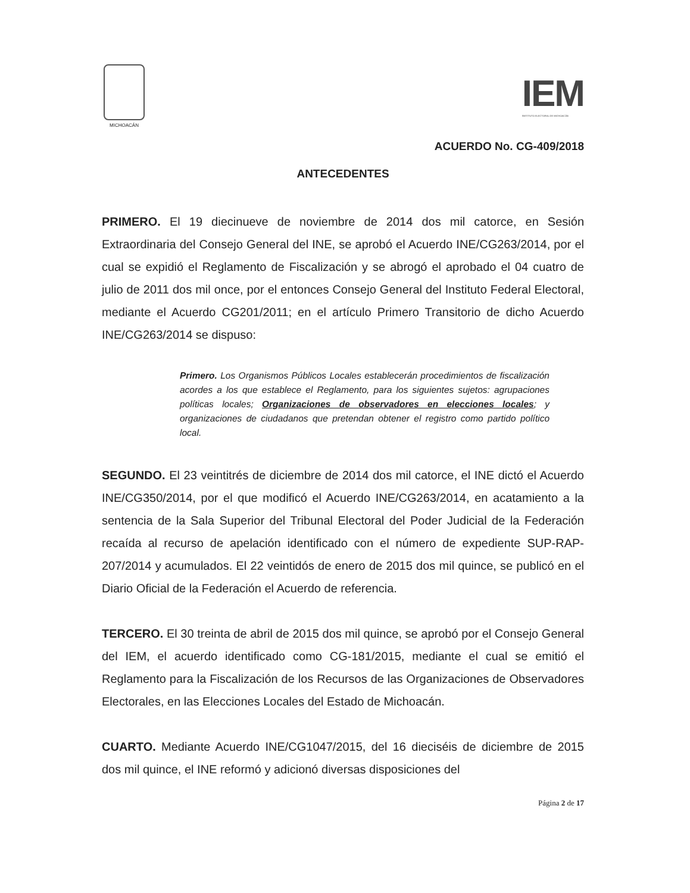MICHOACÁN
IEM
INSTITUTO ELECTORAL DE MICHOACÁN
ACUERDO No. CG-409/2018
ANTECEDENTES
PRIMERO. El 19 diecinueve de noviembre de 2014 dos mil catorce, en Sesión Extraordinaria del Consejo General del INE, se aprobó el Acuerdo INE/CG263/2014, por el cual se expidió el Reglamento de Fiscalización y se abrogó el aprobado el 04 cuatro de julio de 2011 dos mil once, por el entonces Consejo General del Instituto Federal Electoral, mediante el Acuerdo CG201/2011; en el artículo Primero Transitorio de dicho Acuerdo INE/CG263/2014 se dispuso:
Primero. Los Organismos Públicos Locales establecerán procedimientos de fiscalización acordes a los que establece el Reglamento, para los siguientes sujetos: agrupaciones políticas locales; Organizaciones de observadores en elecciones locales; y organizaciones de ciudadanos que pretendan obtener el registro como partido político local.
SEGUNDO. El 23 veintitrés de diciembre de 2014 dos mil catorce, el INE dictó el Acuerdo INE/CG350/2014, por el que modificó el Acuerdo INE/CG263/2014, en acatamiento a la sentencia de la Sala Superior del Tribunal Electoral del Poder Judicial de la Federación recaída al recurso de apelación identificado con el número de expediente SUP-RAP-207/2014 y acumulados. El 22 veintidós de enero de 2015 dos mil quince, se publicó en el Diario Oficial de la Federación el Acuerdo de referencia.
TERCERO. El 30 treinta de abril de 2015 dos mil quince, se aprobó por el Consejo General del IEM, el acuerdo identificado como CG-181/2015, mediante el cual se emitió el Reglamento para la Fiscalización de los Recursos de las Organizaciones de Observadores Electorales, en las Elecciones Locales del Estado de Michoacán.
CUARTO. Mediante Acuerdo INE/CG1047/2015, del 16 dieciséis de diciembre de 2015 dos mil quince, el INE reformó y adicionó diversas disposiciones del
Página 2 de 17